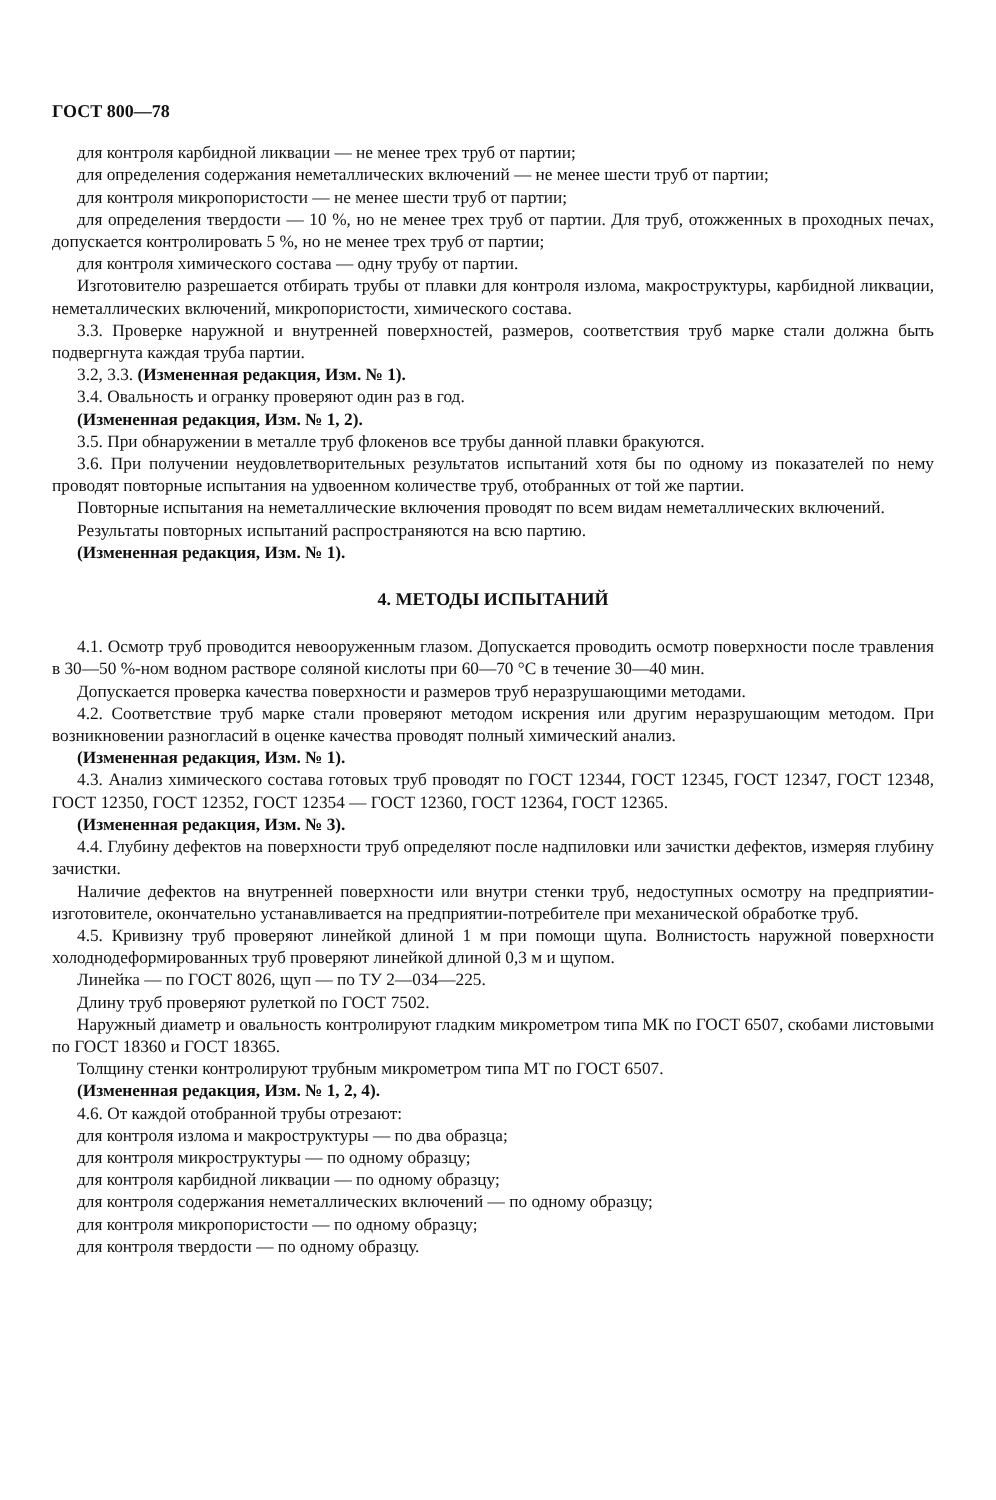ГОСТ 800—78
для контроля карбидной ликвации — не менее трех труб от партии;
для определения содержания неметаллических включений — не менее шести труб от партии;
для контроля микропористости — не менее шести труб от партии;
для определения твердости — 10 %, но не менее трех труб от партии. Для труб, отожженных в проходных печах, допускается контролировать 5 %, но не менее трех труб от партии;
для контроля химического состава — одну трубу от партии.
Изготовителю разрешается отбирать трубы от плавки для контроля излома, макроструктуры, карбидной ликвации, неметаллических включений, микропористости, химического состава.
3.3. Проверке наружной и внутренней поверхностей, размеров, соответствия труб марке стали должна быть подвергнута каждая труба партии.
3.2, 3.3. (Измененная редакция, Изм. № 1).
3.4. Овальность и огранку проверяют один раз в год.
(Измененная редакция, Изм. № 1, 2).
3.5. При обнаружении в металле труб флокенов все трубы данной плавки бракуются.
3.6. При получении неудовлетворительных результатов испытаний хотя бы по одному из показателей по нему проводят повторные испытания на удвоенном количестве труб, отобранных от той же партии.
Повторные испытания на неметаллические включения проводят по всем видам неметаллических включений.
Результаты повторных испытаний распространяются на всю партию.
(Измененная редакция, Изм. № 1).
4. МЕТОДЫ ИСПЫТАНИЙ
4.1. Осмотр труб проводится невооруженным глазом. Допускается проводить осмотр поверхности после травления в 30—50 %-ном водном растворе соляной кислоты при 60—70 °С в течение 30—40 мин.
Допускается проверка качества поверхности и размеров труб неразрушающими методами.
4.2. Соответствие труб марке стали проверяют методом искрения или другим неразрушающим методом. При возникновении разногласий в оценке качества проводят полный химический анализ.
(Измененная редакция, Изм. № 1).
4.3. Анализ химического состава готовых труб проводят по ГОСТ 12344, ГОСТ 12345, ГОСТ 12347, ГОСТ 12348, ГОСТ 12350, ГОСТ 12352, ГОСТ 12354 — ГОСТ 12360, ГОСТ 12364, ГОСТ 12365.
(Измененная редакция, Изм. № 3).
4.4. Глубину дефектов на поверхности труб определяют после надпиловки или зачистки дефектов, измеряя глубину зачистки.
Наличие дефектов на внутренней поверхности или внутри стенки труб, недоступных осмотру на предприятии-изготовителе, окончательно устанавливается на предприятии-потребителе при механической обработке труб.
4.5. Кривизну труб проверяют линейкой длиной 1 м при помощи щупа. Волнистость наружной поверхности холоднодеформированных труб проверяют линейкой длиной 0,3 м и щупом.
Линейка — по ГОСТ 8026, щуп — по ТУ 2—034—225.
Длину труб проверяют рулеткой по ГОСТ 7502.
Наружный диаметр и овальность контролируют гладким микрометром типа МК по ГОСТ 6507, скобами листовыми по ГОСТ 18360 и ГОСТ 18365.
Толщину стенки контролируют трубным микрометром типа МТ по ГОСТ 6507.
(Измененная редакция, Изм. № 1, 2, 4).
4.6. От каждой отобранной трубы отрезают:
для контроля излома и макроструктуры — по два образца;
для контроля микроструктуры — по одному образцу;
для контроля карбидной ликвации — по одному образцу;
для контроля содержания неметаллических включений — по одному образцу;
для контроля микропористости — по одному образцу;
для контроля твердости — по одному образцу.